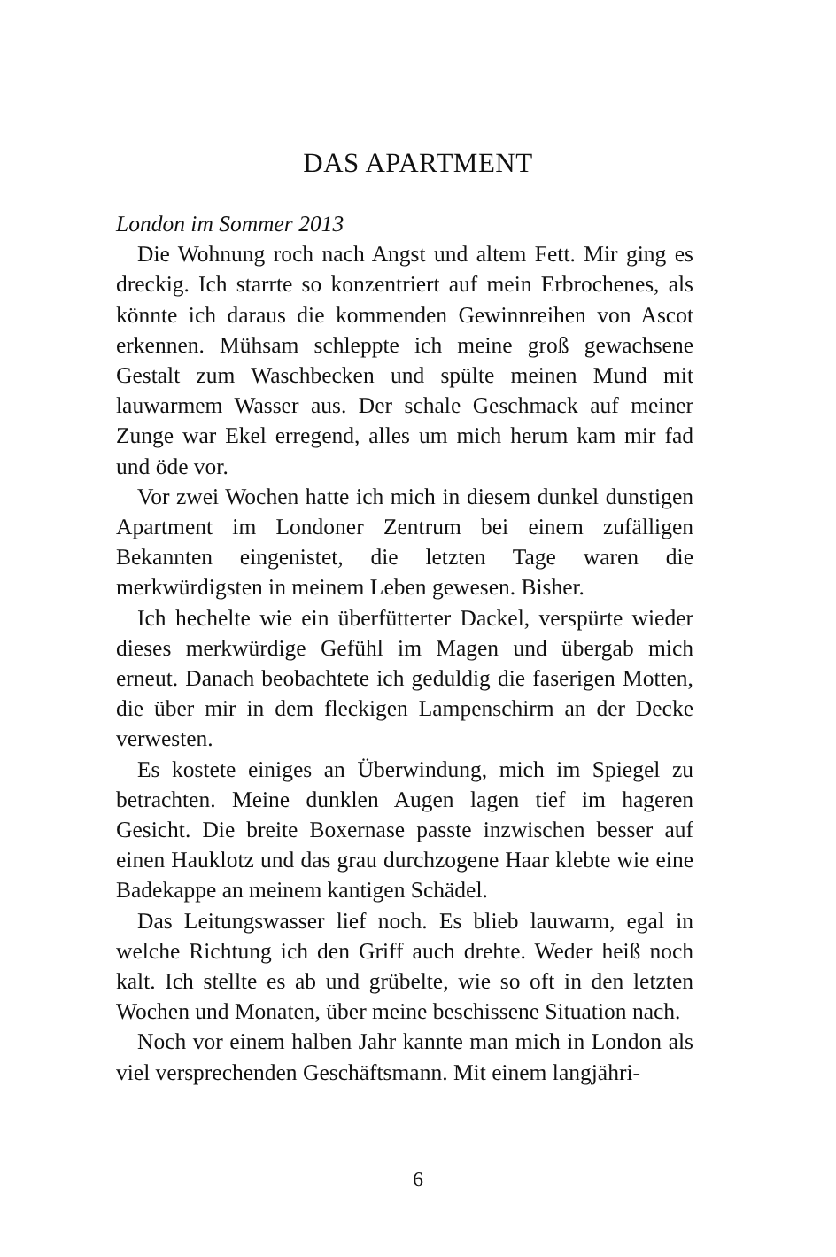DAS APARTMENT
London im Sommer 2013
Die Wohnung roch nach Angst und altem Fett. Mir ging es dreckig. Ich starrte so konzentriert auf mein Erbrochenes, als könnte ich daraus die kommenden Gewinnreihen von Ascot erkennen. Mühsam schleppte ich meine groß gewachsene Gestalt zum Waschbecken und spülte meinen Mund mit lauwarmem Wasser aus. Der schale Geschmack auf meiner Zunge war Ekel erregend, alles um mich herum kam mir fad und öde vor.
Vor zwei Wochen hatte ich mich in diesem dunkel dunstigen Apartment im Londoner Zentrum bei einem zufälligen Bekannten eingenistet, die letzten Tage waren die merkwürdigsten in meinem Leben gewesen. Bisher.
Ich hechelte wie ein überfütterter Dackel, verspürte wieder dieses merkwürdige Gefühl im Magen und übergab mich erneut. Danach beobachtete ich geduldig die faserigen Motten, die über mir in dem fleckigen Lampenschirm an der Decke verwesten.
Es kostete einiges an Überwindung, mich im Spiegel zu betrachten. Meine dunklen Augen lagen tief im hageren Gesicht. Die breite Boxernase passte inzwischen besser auf einen Hauklotz und das grau durchzogene Haar klebte wie eine Badekappe an meinem kantigen Schädel.
Das Leitungswasser lief noch. Es blieb lauwarm, egal in welche Richtung ich den Griff auch drehte. Weder heiß noch kalt. Ich stellte es ab und grübelte, wie so oft in den letzten Wochen und Monaten, über meine beschissene Situation nach.
Noch vor einem halben Jahr kannte man mich in London als viel versprechenden Geschäftsmann. Mit einem langjähri-
6